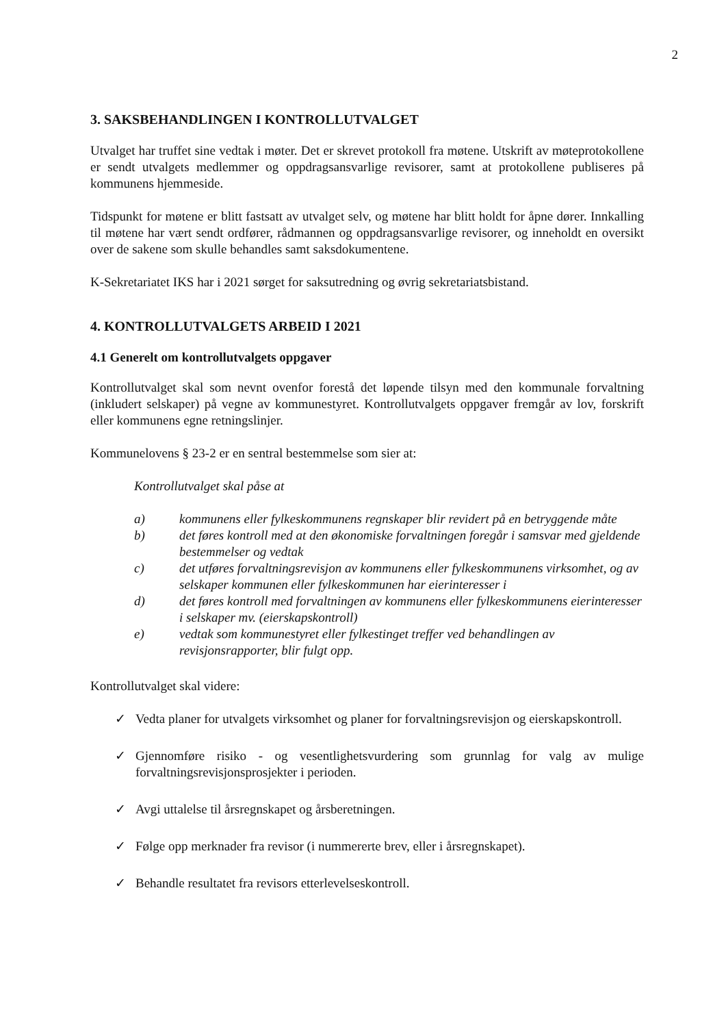2
3. SAKSBEHANDLINGEN I KONTROLLUTVALGET
Utvalget har truffet sine vedtak i møter. Det er skrevet protokoll fra møtene. Utskrift av møteprotokollene er sendt utvalgets medlemmer og oppdragsansvarlige revisorer, samt at protokollene publiseres på kommunens hjemmeside.
Tidspunkt for møtene er blitt fastsatt av utvalget selv, og møtene har blitt holdt for åpne dører. Innkalling til møtene har vært sendt ordfører, rådmannen og oppdragsansvarlige revisorer, og inneholdt en oversikt over de sakene som skulle behandles samt saksdokumentene.
K-Sekretariatet IKS har i 2021 sørget for saksutredning og øvrig sekretariatsbistand.
4. KONTROLLUTVALGETS ARBEID I 2021
4.1 Generelt om kontrollutvalgets oppgaver
Kontrollutvalget skal som nevnt ovenfor forestå det løpende tilsyn med den kommunale forvaltning (inkludert selskaper) på vegne av kommunestyret. Kontrollutvalgets oppgaver fremgår av lov, forskrift eller kommunens egne retningslinjer.
Kommunelovens § 23-2 er en sentral bestemmelse som sier at:
Kontrollutvalget skal påse at
a) kommunens eller fylkeskommunens regnskaper blir revidert på en betryggende måte
b) det føres kontroll med at den økonomiske forvaltningen foregår i samsvar med gjeldende bestemmelser og vedtak
c) det utføres forvaltningsrevisjon av kommunens eller fylkeskommunens virksomhet, og av selskaper kommunen eller fylkeskommunen har eierinteresser i
d) det føres kontroll med forvaltningen av kommunens eller fylkeskommunens eierinteresser i selskaper mv. (eierskapskontroll)
e) vedtak som kommunestyret eller fylkestinget treffer ved behandlingen av revisjonsrapporter, blir fulgt opp.
Kontrollutvalget skal videre:
✓ Vedta planer for utvalgets virksomhet og planer for forvaltningsrevisjon og eierskapskontroll.
✓ Gjennomføre risiko - og vesentlighetsvurdering som grunnlag for valg av mulige forvaltningsrevisjonsprosjekter i perioden.
✓ Avgi uttalelse til årsregnskapet og årsberetningen.
✓ Følge opp merknader fra revisor (i nummererte brev, eller i årsregnskapet).
✓ Behandle resultatet fra revisors etterlevelseskontroll.